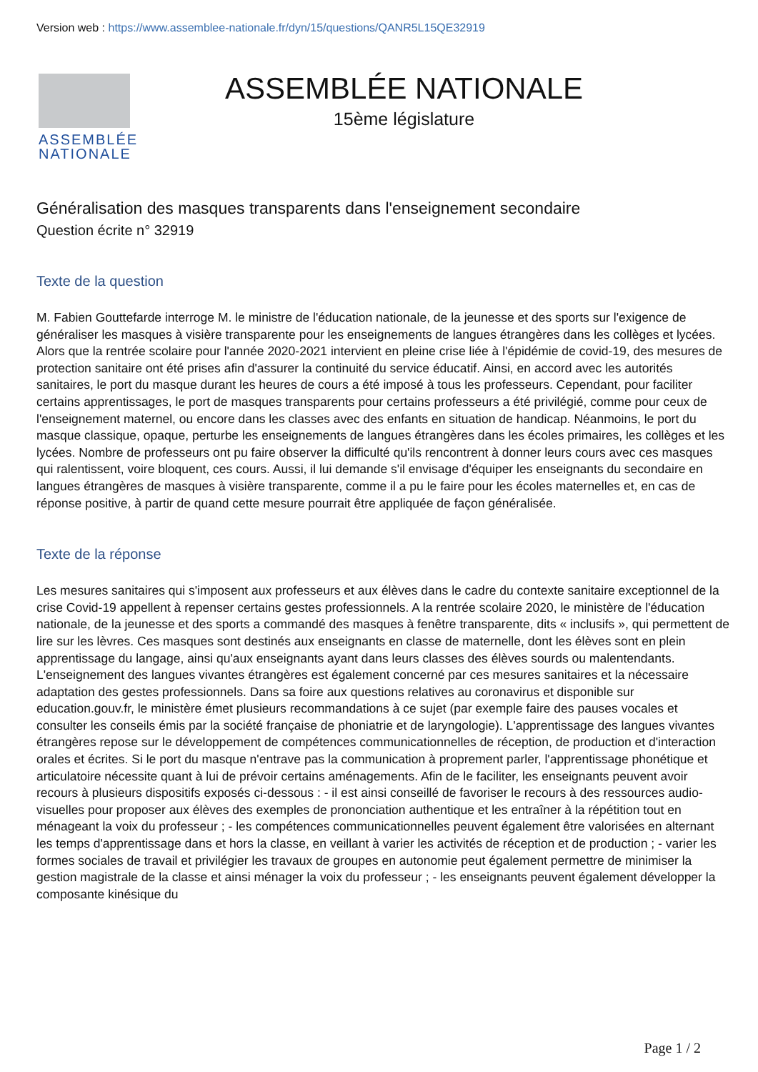Version web : https://www.assemblee-nationale.fr/dyn/15/questions/QANR5L15QE32919
ASSEMBLÉE
NATIONALE
ASSEMBLÉE NATIONALE
15ème législature
Généralisation des masques transparents dans l'enseignement secondaire
Question écrite n° 32919
Texte de la question
M. Fabien Gouttefarde interroge M. le ministre de l'éducation nationale, de la jeunesse et des sports sur l'exigence de généraliser les masques à visière transparente pour les enseignements de langues étrangères dans les collèges et lycées. Alors que la rentrée scolaire pour l'année 2020-2021 intervient en pleine crise liée à l'épidémie de covid-19, des mesures de protection sanitaire ont été prises afin d'assurer la continuité du service éducatif. Ainsi, en accord avec les autorités sanitaires, le port du masque durant les heures de cours a été imposé à tous les professeurs. Cependant, pour faciliter certains apprentissages, le port de masques transparents pour certains professeurs a été privilégié, comme pour ceux de l'enseignement maternel, ou encore dans les classes avec des enfants en situation de handicap. Néanmoins, le port du masque classique, opaque, perturbe les enseignements de langues étrangères dans les écoles primaires, les collèges et les lycées. Nombre de professeurs ont pu faire observer la difficulté qu'ils rencontrent à donner leurs cours avec ces masques qui ralentissent, voire bloquent, ces cours. Aussi, il lui demande s'il envisage d'équiper les enseignants du secondaire en langues étrangères de masques à visière transparente, comme il a pu le faire pour les écoles maternelles et, en cas de réponse positive, à partir de quand cette mesure pourrait être appliquée de façon généralisée.
Texte de la réponse
Les mesures sanitaires qui s'imposent aux professeurs et aux élèves dans le cadre du contexte sanitaire exceptionnel de la crise Covid-19 appellent à repenser certains gestes professionnels. A la rentrée scolaire 2020, le ministère de l'éducation nationale, de la jeunesse et des sports a commandé des masques à fenêtre transparente, dits « inclusifs », qui permettent de lire sur les lèvres. Ces masques sont destinés aux enseignants en classe de maternelle, dont les élèves sont en plein apprentissage du langage, ainsi qu'aux enseignants ayant dans leurs classes des élèves sourds ou malentendants. L'enseignement des langues vivantes étrangères est également concerné par ces mesures sanitaires et la nécessaire adaptation des gestes professionnels. Dans sa foire aux questions relatives au coronavirus et disponible sur education.gouv.fr, le ministère émet plusieurs recommandations à ce sujet (par exemple faire des pauses vocales et consulter les conseils émis par la société française de phoniatrie et de laryngologie). L'apprentissage des langues vivantes étrangères repose sur le développement de compétences communicationnelles de réception, de production et d'interaction orales et écrites. Si le port du masque n'entrave pas la communication à proprement parler, l'apprentissage phonétique et articulatoire nécessite quant à lui de prévoir certains aménagements. Afin de le faciliter, les enseignants peuvent avoir recours à plusieurs dispositifs exposés ci-dessous : - il est ainsi conseillé de favoriser le recours à des ressources audio-visuelles pour proposer aux élèves des exemples de prononciation authentique et les entraîner à la répétition tout en ménageant la voix du professeur ; - les compétences communicationnelles peuvent également être valorisées en alternant les temps d'apprentissage dans et hors la classe, en veillant à varier les activités de réception et de production ; - varier les formes sociales de travail et privilégier les travaux de groupes en autonomie peut également permettre de minimiser la gestion magistrale de la classe et ainsi ménager la voix du professeur ; - les enseignants peuvent également développer la composante kinésique du
Page 1 / 2